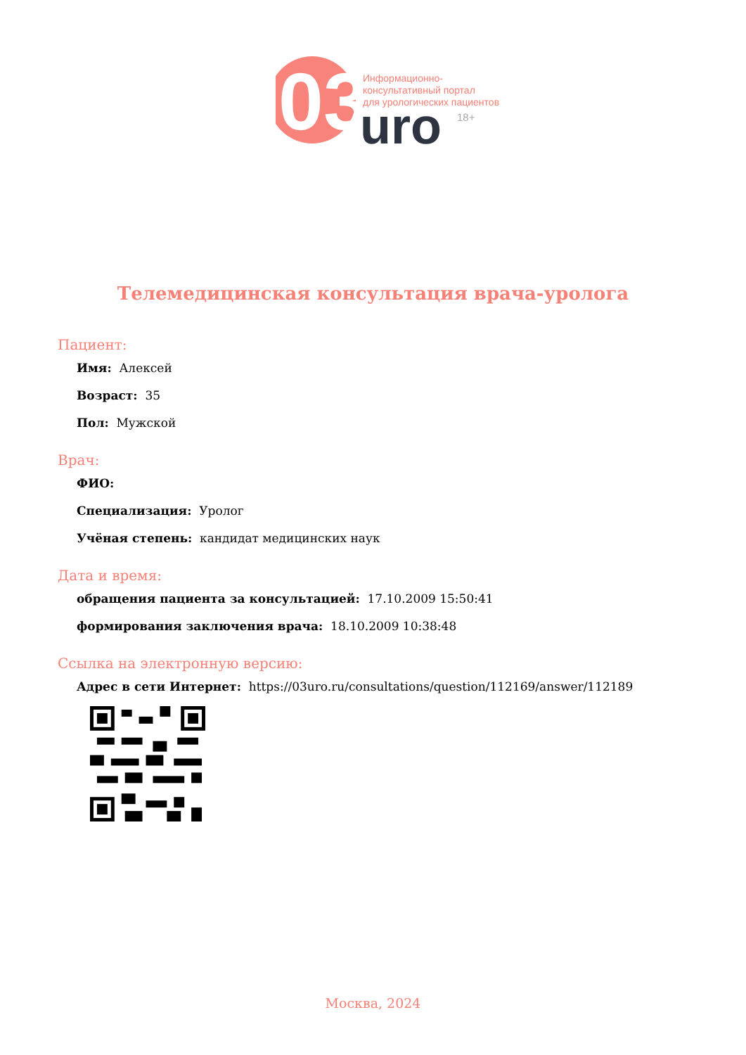03
Информационно-
консультативный портал
для урологических пациентов
uro
18+
Телемедицинская консультация врача-уролога
Пациент:
Имя: Алексей
Возраст: 35
Пол: Мужской
Врач:
ФИО:
Специализация: Уролог
Учёная степень: кандидат медицинских наук
Дата и время:
обращения пациента за консультацией: 17.10.2009 15:50:41
формирования заключения врача: 18.10.2009 10:38:48
Ссылка на электронную версию:
Адрес в сети Интернет: https://03uro.ru/consultations/question/112169/answer/112189
Москва, 2024